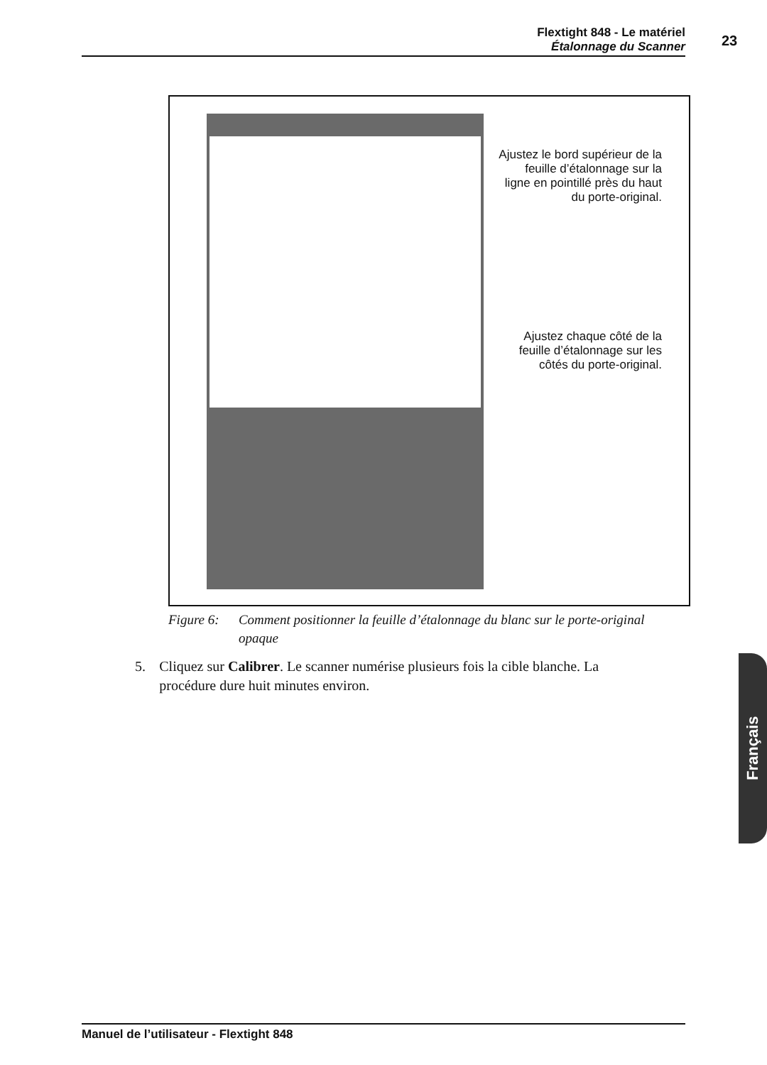Flextight 848 - Le matériel
Étalonnage du Scanner
23
Ajustez le bord supérieur de la feuille d’étalonnage sur la ligne en pointillé près du haut du porte-original.
Ajustez chaque côté de la feuille d’étalonnage sur les côtés du porte-original.
Figure 6: Comment positionner la feuille d’étalonnage du blanc sur le porte-original opaque
5. Cliquez sur Calibrer. Le scanner numérise plusieurs fois la cible blanche. La procédure dure huit minutes environ.
Français
Manuel de l’utilisateur - Flextight 848